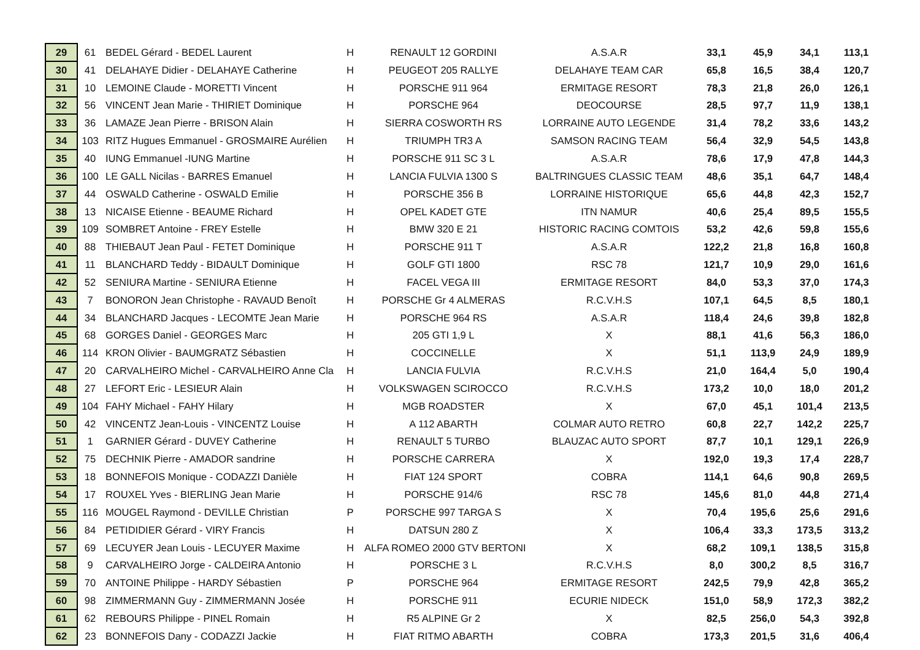| 29 | 61 | BEDEL Gérard - BEDEL Laurent | H | RENAULT 12 GORDINI | A.S.A.R | 33,1 | 45,9 | 34,1 | 113,1 |
| 30 | 41 | DELAHAYE Didier - DELAHAYE Catherine | H | PEUGEOT 205 RALLYE | DELAHAYE TEAM CAR | 65,8 | 16,5 | 38,4 | 120,7 |
| 31 | 10 | LEMOINE Claude - MORETTI Vincent | H | PORSCHE 911 964 | ERMITAGE RESORT | 78,3 | 21,8 | 26,0 | 126,1 |
| 32 | 56 | VINCENT Jean Marie - THIRIET Dominique | H | PORSCHE 964 | DEOCOURSE | 28,5 | 97,7 | 11,9 | 138,1 |
| 33 | 36 | LAMAZE Jean Pierre - BRISON Alain | H | SIERRA COSWORTH RS | LORRAINE AUTO LEGENDE | 31,4 | 78,2 | 33,6 | 143,2 |
| 34 | 103 | RITZ Hugues Emmanuel - GROSMAIRE Aurélien | H | TRIUMPH TR3 A | SAMSON RACING TEAM | 56,4 | 32,9 | 54,5 | 143,8 |
| 35 | 40 | IUNG Emmanuel -IUNG Martine | H | PORSCHE 911 SC 3 L | A.S.A.R | 78,6 | 17,9 | 47,8 | 144,3 |
| 36 | 100 | LE GALL Nicilas - BARRES Emanuel | H | LANCIA FULVIA 1300 S | BALTRINGUES CLASSIC TEAM | 48,6 | 35,1 | 64,7 | 148,4 |
| 37 | 44 | OSWALD Catherine - OSWALD Emilie | H | PORSCHE 356 B | LORRAINE HISTORIQUE | 65,6 | 44,8 | 42,3 | 152,7 |
| 38 | 13 | NICAISE Etienne - BEAUME Richard | H | OPEL KADET GTE | ITN NAMUR | 40,6 | 25,4 | 89,5 | 155,5 |
| 39 | 109 | SOMBRET Antoine - FREY Estelle | H | BMW 320 E 21 | HISTORIC RACING COMTOIS | 53,2 | 42,6 | 59,8 | 155,6 |
| 40 | 88 | THIEBAUT Jean Paul - FETET Dominique | H | PORSCHE 911 T | A.S.A.R | 122,2 | 21,8 | 16,8 | 160,8 |
| 41 | 11 | BLANCHARD Teddy - BIDAULT Dominique | H | GOLF GTI 1800 | RSC 78 | 121,7 | 10,9 | 29,0 | 161,6 |
| 42 | 52 | SENIURA Martine - SENIURA Etienne | H | FACEL VEGA III | ERMITAGE RESORT | 84,0 | 53,3 | 37,0 | 174,3 |
| 43 | 7 | BONORON Jean Christophe - RAVAUD Benoît | H | PORSCHE Gr 4 ALMERAS | R.C.V.H.S | 107,1 | 64,5 | 8,5 | 180,1 |
| 44 | 34 | BLANCHARD Jacques - LECOMTE Jean Marie | H | PORSCHE 964 RS | A.S.A.R | 118,4 | 24,6 | 39,8 | 182,8 |
| 45 | 68 | GORGES Daniel - GEORGES Marc | H | 205 GTI 1,9 L | X | 88,1 | 41,6 | 56,3 | 186,0 |
| 46 | 114 | KRON Olivier - BAUMGRATZ Sébastien | H | COCCINELLE | X | 51,1 | 113,9 | 24,9 | 189,9 |
| 47 | 20 | CARVALHEIRO Michel - CARVALHEIRO Anne Cla | H | LANCIA FULVIA | R.C.V.H.S | 21,0 | 164,4 | 5,0 | 190,4 |
| 48 | 27 | LEFORT Eric - LESIEUR Alain | H | VOLKSWAGEN SCIROCCO | R.C.V.H.S | 173,2 | 10,0 | 18,0 | 201,2 |
| 49 | 104 | FAHY Michael - FAHY Hilary | H | MGB ROADSTER | X | 67,0 | 45,1 | 101,4 | 213,5 |
| 50 | 42 | VINCENTZ Jean-Louis - VINCENTZ Louise | H | A 112 ABARTH | COLMAR AUTO RETRO | 60,8 | 22,7 | 142,2 | 225,7 |
| 51 | 1 | GARNIER Gérard - DUVEY Catherine | H | RENAULT 5 TURBO | BLAUZAC AUTO SPORT | 87,7 | 10,1 | 129,1 | 226,9 |
| 52 | 75 | DECHNIK Pierre - AMADOR sandrine | H | PORSCHE CARRERA | X | 192,0 | 19,3 | 17,4 | 228,7 |
| 53 | 18 | BONNEFOIS Monique - CODAZZI Danièle | H | FIAT 124 SPORT | COBRA | 114,1 | 64,6 | 90,8 | 269,5 |
| 54 | 17 | ROUXEL Yves - BIERLING Jean Marie | H | PORSCHE 914/6 | RSC 78 | 145,6 | 81,0 | 44,8 | 271,4 |
| 55 | 116 | MOUGEL Raymond - DEVILLE Christian | P | PORSCHE 997 TARGA S | X | 70,4 | 195,6 | 25,6 | 291,6 |
| 56 | 84 | PETIDIDIER Gérard - VIRY Francis | H | DATSUN 280 Z | X | 106,4 | 33,3 | 173,5 | 313,2 |
| 57 | 69 | LECUYER Jean Louis - LECUYER Maxime | H | ALFA ROMEO 2000 GTV BERTONE | X | 68,2 | 109,1 | 138,5 | 315,8 |
| 58 | 9 | CARVALHEIRO Jorge - CALDEIRA Antonio | H | PORSCHE 3 L | R.C.V.H.S | 8,0 | 300,2 | 8,5 | 316,7 |
| 59 | 70 | ANTOINE Philippe - HARDY Sébastien | P | PORSCHE 964 | ERMITAGE RESORT | 242,5 | 79,9 | 42,8 | 365,2 |
| 60 | 98 | ZIMMERMANN Guy - ZIMMERMANN Josée | H | PORSCHE 911 | ECURIE NIDECK | 151,0 | 58,9 | 172,3 | 382,2 |
| 61 | 62 | REBOURS Philippe - PINEL Romain | H | R5 ALPINE Gr 2 | X | 82,5 | 256,0 | 54,3 | 392,8 |
| 62 | 23 | BONNEFOIS Dany - CODAZZI Jackie | H | FIAT RITMO ABARTH | COBRA | 173,3 | 201,5 | 31,6 | 406,4 |